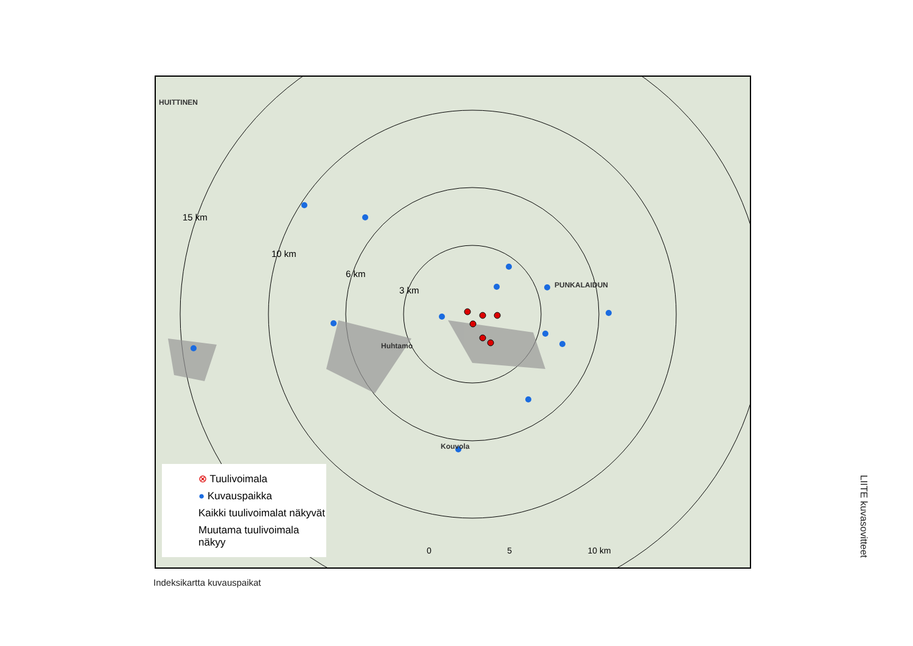HUITTINEN
PUNKALAIDUN
Huhtamo
Kouvola
15 km
10 km
6 km
3 km
0 5 10 km
⊗ Tuulivoimala
● Kuvauspaikka
Kaikki tuulivoimalat näkyvät
Muutama tuulivoimala näkyy
Indeksikartta kuvauspaikat
LIITE kuvasovitteet